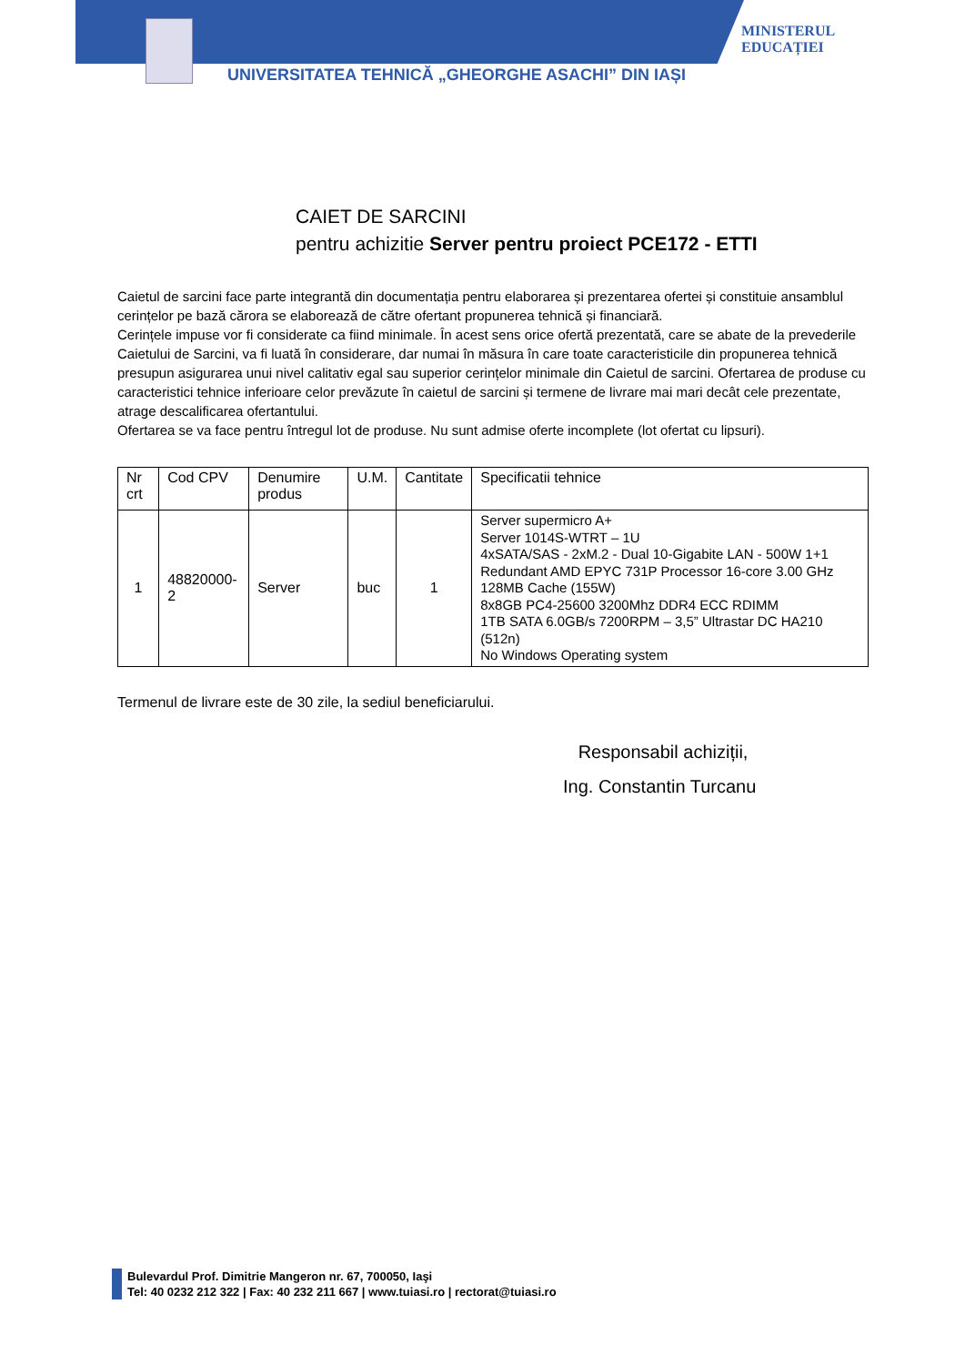UNIVERSITATEA TEHNICĂ „GHEORGHE ASACHI” DIN IAȘI
MINISTERUL
EDUCAȚIEI
CAIET DE SARCINI
pentru achizitie Server pentru proiect PCE172 - ETTI
Caietul de sarcini face parte integrantă din documentația pentru elaborarea și prezentarea ofertei și constituie ansamblul cerințelor pe bază cărora se elaborează de către ofertant propunerea tehnică și financiară.
Cerințele impuse vor fi considerate ca fiind minimale. În acest sens orice ofertă prezentată, care se abate de la prevederile Caietului de Sarcini, va fi luată în considerare, dar numai în măsura în care toate caracteristicile din propunerea tehnică presupun asigurarea unui nivel calitativ egal sau superior cerințelor minimale din Caietul de sarcini. Ofertarea de produse cu caracteristici tehnice inferioare celor prevăzute în caietul de sarcini și termene de livrare mai mari decât cele prezentate, atrage descalificarea ofertantului.
Ofertarea se va face pentru întregul lot de produse. Nu sunt admise oferte incomplete (lot ofertat cu lipsuri).
| Nr crt | Cod CPV | Denumire produs | U.M. | Cantitate | Specificatii tehnice |
| --- | --- | --- | --- | --- | --- |
| 1 | 48820000-2 | Server | buc | 1 | Server supermicro A+ Server 1014S-WTRT – 1U 4xSATA/SAS - 2xM.2 - Dual 10-Gigabite LAN - 500W 1+1 Redundant AMD EPYC 731P Processor 16-core 3.00 GHz 128MB Cache (155W) 8x8GB PC4-25600 3200Mhz DDR4 ECC RDIMM 1TB SATA 6.0GB/s 7200RPM – 3,5” Ultrastar DC HA210 (512n) No Windows Operating system |
Termenul de livrare este de 30 zile, la sediul beneficiarului.
Responsabil achiziții,
Ing. Constantin Turcanu
Bulevardul Prof. Dimitrie Mangeron nr. 67, 700050, Iaşi
Tel: 40 0232 212 322 | Fax: 40 232 211 667 | www.tuiasi.ro | rectorat@tuiasi.ro